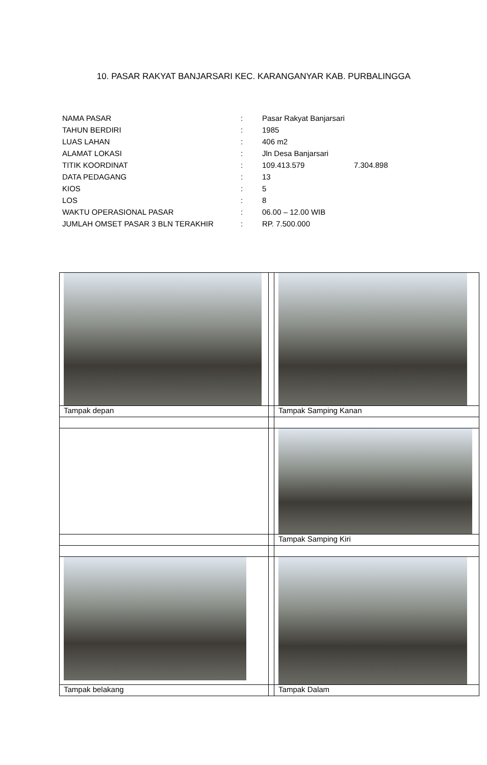10. PASAR RAKYAT BANJARSARI KEC. KARANGANYAR KAB. PURBALINGGA
| NAMA PASAR | : | Pasar Rakyat Banjarsari | |
| TAHUN BERDIRI | : | 1985 | |
| LUAS LAHAN | : | 406 m2 | |
| ALAMAT LOKASI | : | Jln Desa Banjarsari | |
| TITIK KOORDINAT | : | 109.413.579 | 7.304.898 |
| DATA PEDAGANG | : | 13 | |
| KIOS | : | 5 | |
| LOS | : | 8 | |
| WAKTU OPERASIONAL PASAR | : | 06.00 – 12.00 WIB | |
| JUMLAH OMSET PASAR 3 BLN TERAKHIR | : | RP. 7.500.000 | |
| Tampak depan | | Tampak Samping Kanan |
| | | Tampak Samping Kiri |
| Tampak belakang | | Tampak Dalam |